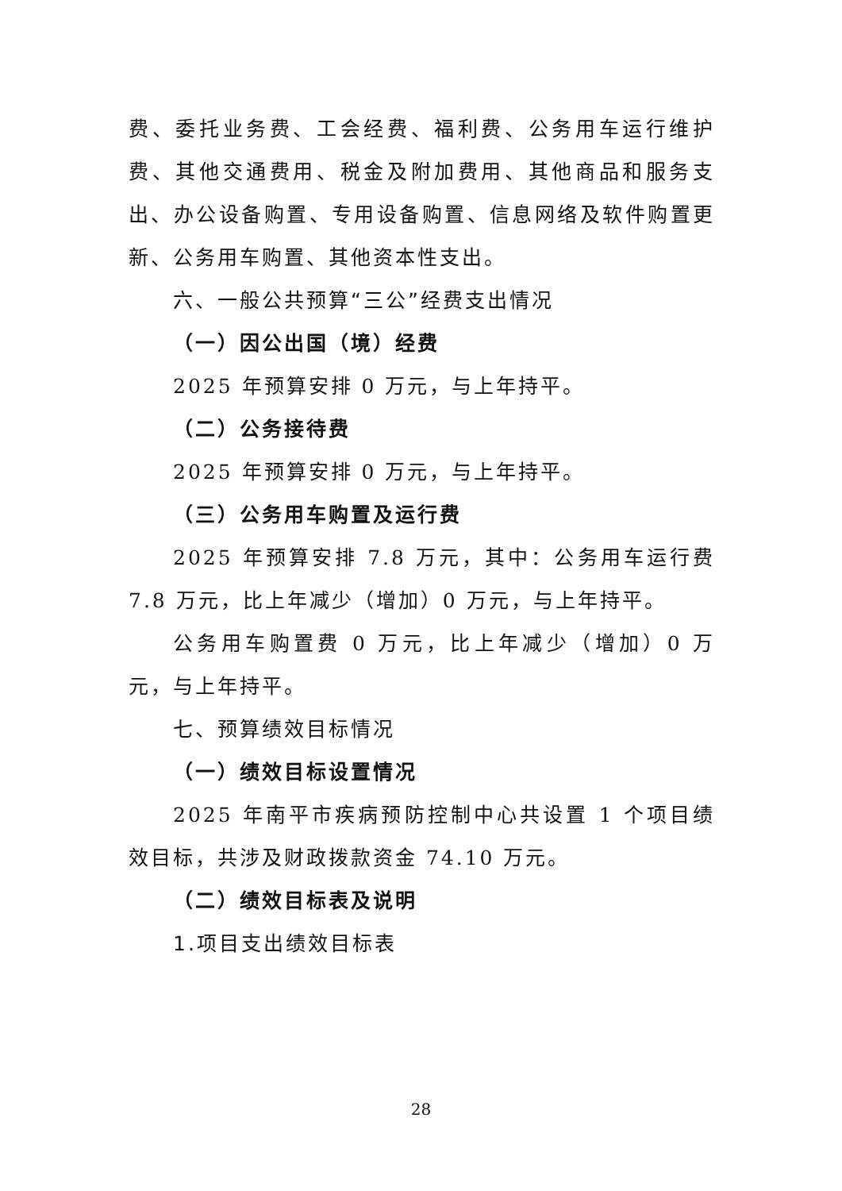费、委托业务费、工会经费、福利费、公务用车运行维护费、其他交通费用、税金及附加费用、其他商品和服务支出、办公设备购置、专用设备购置、信息网络及软件购置更新、公务用车购置、其他资本性支出。
六、一般公共预算“三公”经费支出情况
（一）因公出国（境）经费
2025 年预算安排 0 万元，与上年持平。
（二）公务接待费
2025 年预算安排 0 万元，与上年持平。
（三）公务用车购置及运行费
2025 年预算安排 7.8 万元，其中：公务用车运行费 7.8 万元，比上年减少（增加）0 万元，与上年持平。
公务用车购置费 0 万元，比上年减少（增加）0 万元，与上年持平。
七、预算绩效目标情况
（一）绩效目标设置情况
2025 年南平市疾病预防控制中心共设置 1 个项目绩效目标，共涉及财政拨款资金 74.10 万元。
（二）绩效目标表及说明
1.项目支出绩效目标表
28